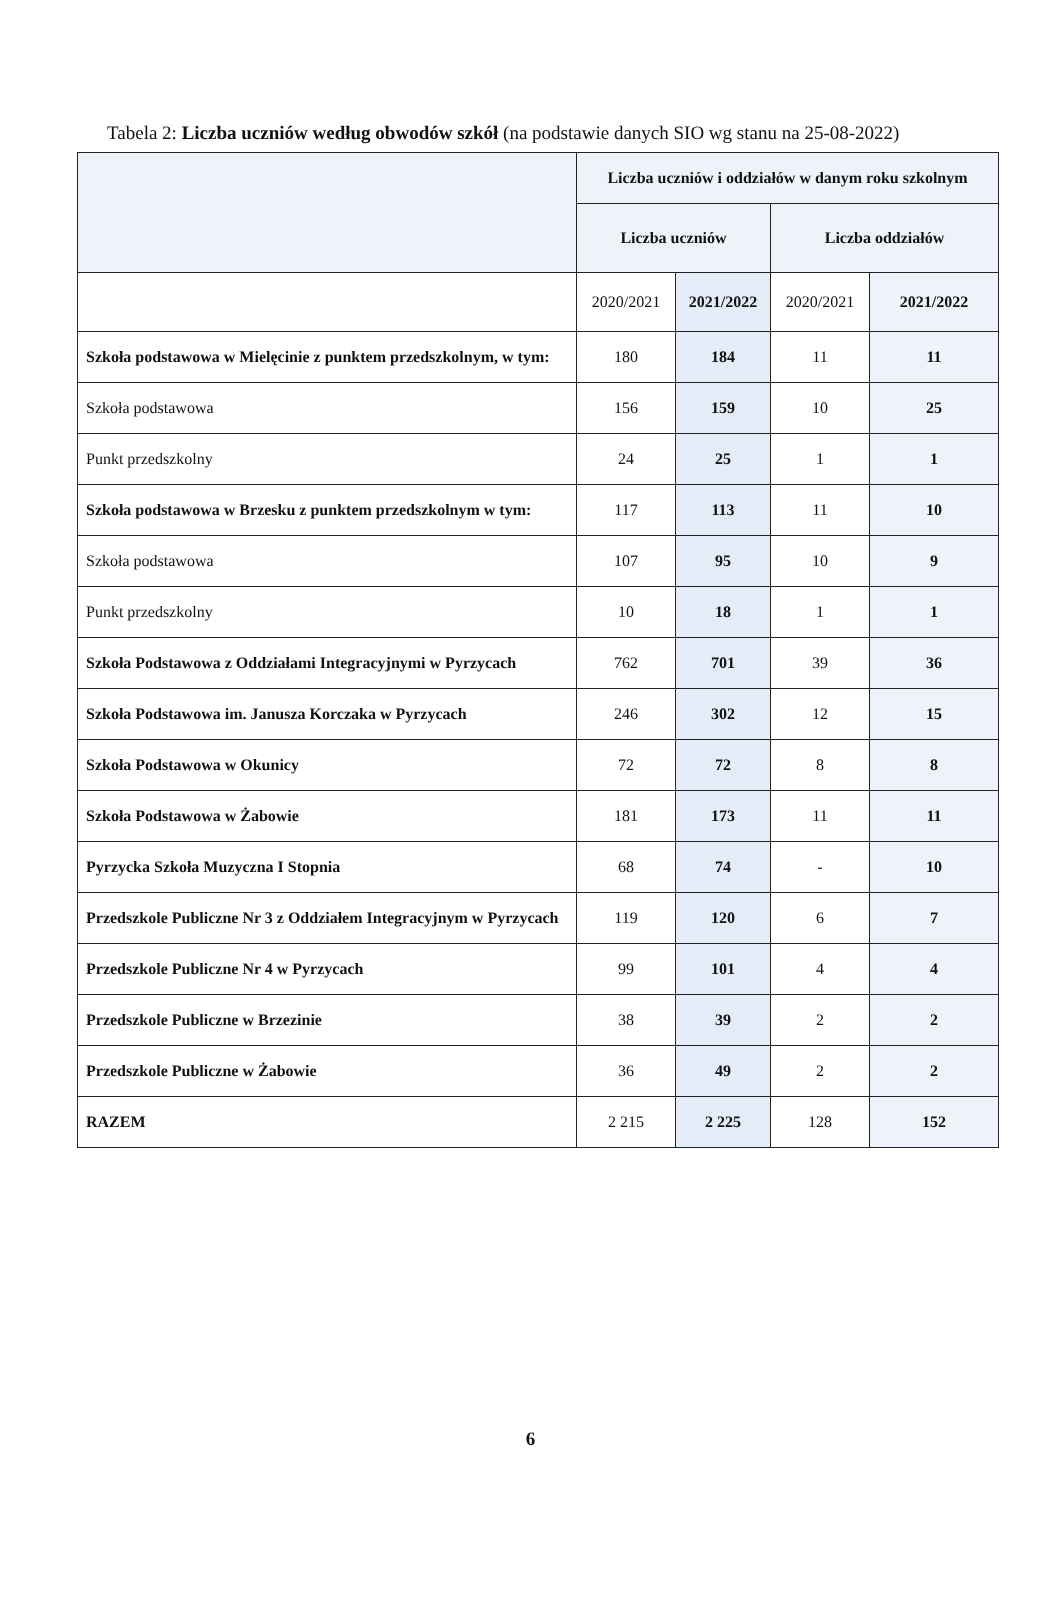Tabela 2: Liczba uczniów według obwodów szkół (na podstawie danych SIO wg stanu na 25-08-2022)
| | Liczba uczniów i oddziałów w danym roku szkolnym | | | |
| --- | --- | --- | --- | --- |
| | Liczba uczniów | | Liczba oddziałów | |
| | 2020/2021 | 2021/2022 | 2020/2021 | 2021/2022 |
| Szkoła podstawowa w Mielęcinie z punktem przedszkolnym, w tym: | 180 | 184 | 11 | 11 |
| Szkoła podstawowa | 156 | 159 | 10 | 25 |
| Punkt przedszkolny | 24 | 25 | 1 | 1 |
| Szkoła podstawowa w Brzesku z punktem przedszkolnym w tym: | 117 | 113 | 11 | 10 |
| Szkoła podstawowa | 107 | 95 | 10 | 9 |
| Punkt przedszkolny | 10 | 18 | 1 | 1 |
| Szkoła Podstawowa z Oddziałami Integracyjnymi w Pyrzycach | 762 | 701 | 39 | 36 |
| Szkoła Podstawowa im. Janusza Korczaka w Pyrzycach | 246 | 302 | 12 | 15 |
| Szkoła Podstawowa w Okunicy | 72 | 72 | 8 | 8 |
| Szkoła Podstawowa w Żabowie | 181 | 173 | 11 | 11 |
| Pyrzycka Szkoła Muzyczna I Stopnia | 68 | 74 | - | 10 |
| Przedszkole Publiczne Nr 3 z Oddziałem Integracyjnym w Pyrzycach | 119 | 120 | 6 | 7 |
| Przedszkole Publiczne Nr 4 w Pyrzycach | 99 | 101 | 4 | 4 |
| Przedszkole Publiczne w Brzezinie | 38 | 39 | 2 | 2 |
| Przedszkole Publiczne w Żabowie | 36 | 49 | 2 | 2 |
| RAZEM | 2 215 | 2 225 | 128 | 152 |
6